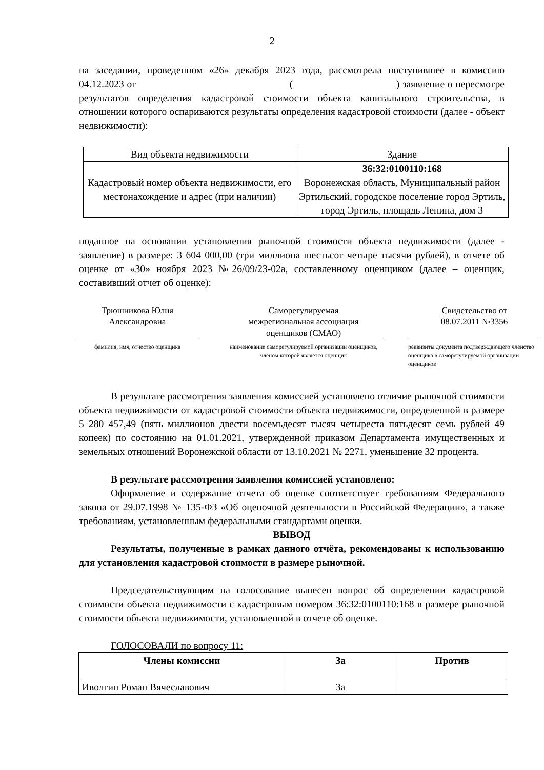2
на заседании, проведенном «26» декабря 2023 года, рассмотрела поступившее в комиссию 04.12.2023 от ( ) заявление о пересмотре результатов определения кадастровой стоимости объекта капитального строительства, в отношении которого оспариваются результаты определения кадастровой стоимости (далее - объект недвижимости):
| Вид объекта недвижимости | Здание |
| Кадастровый номер объекта недвижимости, его местонахождение и адрес (при наличии) | 36:32:0100110:168 Воронежская область, Муниципальный район Эртильский, городское поселение город Эртиль, город Эртиль, площадь Ленина, дом 3 |
поданное на основании установления рыночной стоимости объекта недвижимости (далее - заявление) в размере: 3 604 000,00 (три миллиона шестьсот четыре тысячи рублей), в отчете об оценке от «30» ноября 2023 №26/09/23-02а, составленному оценщиком (далее – оценщик, составивший отчет об оценке):
Трюшникова Юлия
Александровна
фамилия, имя, отчество оценщика
Саморегулируемая
межрегиональная ассоциация
оценщиков (СМАО)
наименование саморегулируемой организации оценщиков, членом которой является оценщик
Свидетельство от
08.07.2011 №3356
реквизиты документа подтверждающего членство оценщика в саморегулируемой организации оценщиков
В результате рассмотрения заявления комиссией установлено отличие рыночной стоимости объекта недвижимости от кадастровой стоимости объекта недвижимости, определенной в размере 5 280 457,49 (пять миллионов двести восемьдесят тысяч четыреста пятьдесят семь рублей 49 копеек) по состоянию на 01.01.2021, утвержденной приказом Департамента имущественных и земельных отношений Воронежской области от 13.10.2021 № 2271, уменьшение 32 процента.
В результате рассмотрения заявления комиссией установлено:
Оформление и содержание отчета об оценке соответствует требованиям Федерального закона от 29.07.1998 № 135-ФЗ «Об оценочной деятельности в Российской Федерации», а также требованиям, установленным федеральными стандартами оценки.
ВЫВОД
Результаты, полученные в рамках данного отчёта, рекомендованы к использованию для установления кадастровой стоимости в размере рыночной.
Председательствующим на голосование вынесен вопрос об определении кадастровой стоимости объекта недвижимости с кадастровым номером 36:32:0100110:168 в размере рыночной стоимости объекта недвижимости, установленной в отчете об оценке.
ГОЛОСОВАЛИ по вопросу 11:
| Члены комиссии | За | Против |
| --- | --- | --- |
| Иволгин Роман Вячеславович | За | |